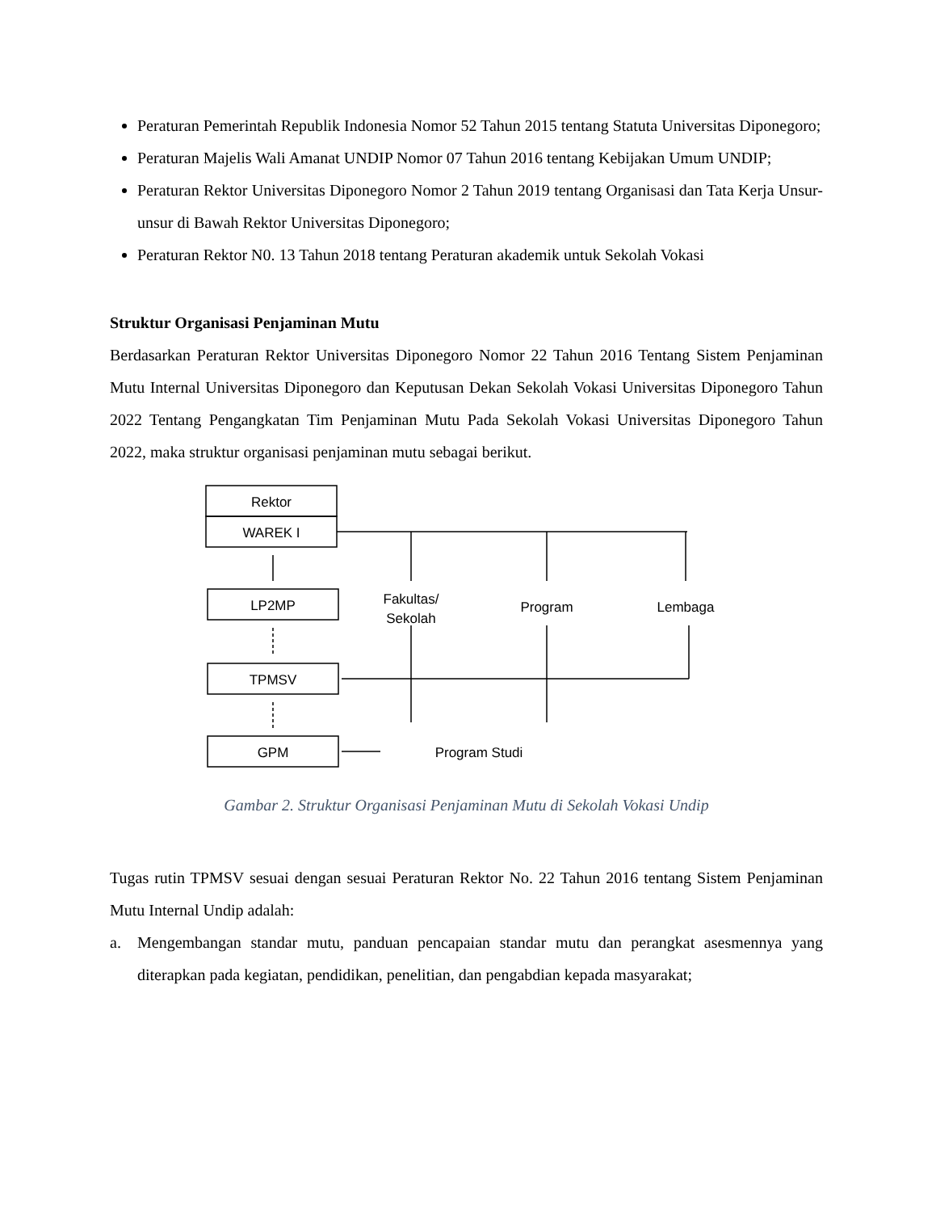Peraturan Pemerintah Republik Indonesia Nomor 52 Tahun 2015 tentang Statuta Universitas Diponegoro;
Peraturan Majelis Wali Amanat UNDIP Nomor 07 Tahun 2016 tentang Kebijakan Umum UNDIP;
Peraturan Rektor Universitas Diponegoro Nomor 2 Tahun 2019 tentang Organisasi dan Tata Kerja Unsur-unsur di Bawah Rektor Universitas Diponegoro;
Peraturan Rektor N0. 13 Tahun 2018 tentang Peraturan akademik untuk Sekolah Vokasi
Struktur Organisasi Penjaminan Mutu
Berdasarkan Peraturan Rektor Universitas Diponegoro Nomor 22 Tahun 2016 Tentang Sistem Penjaminan Mutu Internal Universitas Diponegoro dan Keputusan Dekan Sekolah Vokasi Universitas Diponegoro Tahun 2022 Tentang Pengangkatan Tim Penjaminan Mutu Pada Sekolah Vokasi Universitas Diponegoro Tahun 2022, maka struktur organisasi penjaminan mutu sebagai berikut.
Rektor
WAREK I
LP2MP
TPMSV
GPM
Fakultas/
Sekolah
Program
Lembaga
Program Studi
Gambar 2. Struktur Organisasi Penjaminan Mutu di Sekolah Vokasi Undip
Tugas rutin TPMSV sesuai dengan sesuai Peraturan Rektor No. 22 Tahun 2016 tentang Sistem Penjaminan Mutu Internal Undip adalah:
a. Mengembangan standar mutu, panduan pencapaian standar mutu dan perangkat asesmennya yang diterapkan pada kegiatan, pendidikan, penelitian, dan pengabdian kepada masyarakat;